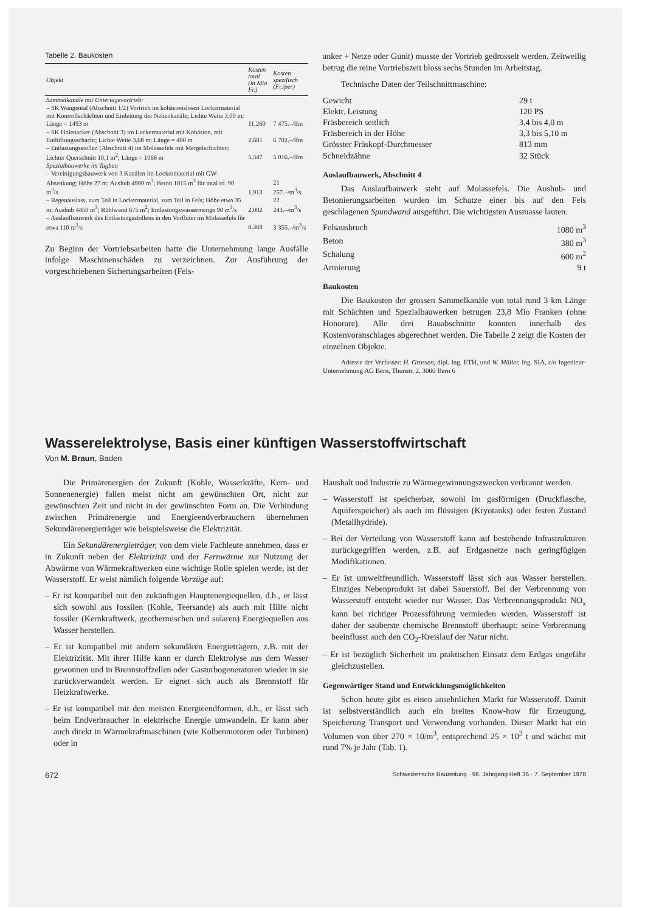Tabelle 2. Baukosten
| Objekt | Kosten total (in Mio Fr.) | Kosten spezifisch (Fr./per) |
| --- | --- | --- |
| Sammelkanäle mit Untertagevortrieb: | | |
| – SK Wangental (Abschnitt 1/2) Vortrieb im kohäsionslosen Lockermaterial mit Kontrollschächten und Einleitung der Nebenkanäle; Lichte Weite 3,00 m; Länge = 1493 m | 11,260 | 7 475.–/lfm |
| – SK Holenacker (Abschnitt 3) im Lockermaterial mit Kohäsion, mit Entlüftungsschacht; Lichte Weite 3,68 m; Länge = 400 m | 2,681 | 6 702.–/lfm |
| – Entlastungsstollen (Abschnitt 4) im Molassefels mit Mergelschichten; Lichter Querschnitt 10,1 m<sup>2</sup>; Länge = 1066 m | 5,347 | 5 016.–/lfm |
| Spezialbauwerke im Tagbau | | |
| – Vereinigungsbauwerk von 3 Kanälen im Lockermaterial mit GW-Absenkung; Höhe 27 m; Aushub 4900 m<sup>3</sup>; Beton 1015 m<sup>3</sup> für total rd. 90 m<sup>3</sup>/s | 1,913 | 21 257.–/m<sup>3</sup>/s |
| – Regenauslass, zum Teil in Lockermaterial, zum Teil in Fels; Höhe etwa 35 m; Aushub 4450 m<sup>3</sup>; Rühlwand 675 m<sup>2</sup>; Entlastungswassermenge 90 m<sup>3</sup>/s | 2,002 | 22 243.–/m<sup>3</sup>/s |
| – Auslaufbauwerk des Entlastungsstollens in den Vorfluter im Molassefels für etwa 110 m<sup>3</sup>/s | 0,369 | 3 355.–/m<sup>3</sup>/s |
Zu Beginn der Vortriebsarbeiten hatte die Unternehmung lange Ausfälle infolge Maschinenschäden zu verzeichnen. Zur Ausführung der vorgeschriebenen Sicherungsarbeiten (Fels-
anker + Netze oder Gunit) musste der Vortrieb gedrosselt werden. Zeitweilig betrug die reine Vortriebszeit bloss sechs Stunden im Arbeitstag.
Technische Daten der Teilschnittmaschine:
Gewicht 29 t
Elektr. Leistung 120 PS
Fräsbereich seitlich 3,4 bis 4,0 m
Fräsbereich in der Höhe 3,3 bis 5,10 m
Grösster Fräskopf-Durchmesser 813 mm
Schneidzähne 32 Stück
Auslaufbauwerk, Abschnitt 4
Das Auslaufbauwerk steht auf Molassefels. Die Aushub- und Betonierungsarbeiten wurden im Schutze einer bis auf den Fels geschlagenen Spundwand ausgeführt. Die wichtigsten Ausmasse lauten:
Felsausbruch 1080 m<sup>3</sup>
Beton 380 m<sup>3</sup>
Schalung 600 m<sup>2</sup>
Armierung 9 t
Baukosten
Die Baukosten der grossen Sammelkanäle von total rund 3 km Länge mit Schächten und Spezialbauwerken betrugen 23,8 Mio Franken (ohne Honorare). Alle drei Bauabschnitte konnten innerhalb des Kostenvoranschlages abgerechnet werden. Die Tabelle 2 zeigt die Kosten der einzelnen Objekte.
Adresse der Verfasser: H. Grossen, dipl. Ing. ETH, und W. Müller, Ing. SIA, c/o Ingenieur-Unternehmung AG Bern, Thunstr. 2, 3000 Bern 6
Wasserelektrolyse, Basis einer künftigen Wasserstoffwirtschaft
Von M. Braun, Baden
Die Primärenergien der Zukunft (Kohle, Wasserkräfte, Kern- und Sonnenenergie) fallen meist nicht am gewünschten Ort, nicht zur gewünschten Zeit und nicht in der gewünschten Form an. Die Verbindung zwischen Primärenergie und Energieendverbrauchern übernehmen Sekundärenergieträger wie beispielsweise die Elektrizität.
Ein Sekundärenergieträger, von dem viele Fachleute annehmen, dass er in Zukunft neben der Elektrizität und der Fernwärme zur Nutzung der Abwärme von Wärmekraftwerken eine wichtige Rolle spielen werde, ist der Wasserstoff. Er weist nämlich folgende Vorzüge auf:
– Er ist kompatibel mit den zukünftigen Hauptenergiequellen, d.h., er lässt sich sowohl aus fossilen (Kohle, Teersande) als auch mit Hilfe nicht fossiler (Kernkraftwerk, geothermischen und solaren) Energiequellen aus Wasser herstellen.
– Er ist kompatibel mit andern sekundären Energieträgern, z.B. mit der Elektrizität. Mit ihrer Hilfe kann er durch Elektrolyse aus dem Wasser gewonnen und in Brennstoffzellen oder Gasturbogeneratoren wieder in sie zurückverwandelt werden. Er eignet sich auch als Brennstoff für Heizkraftwerke.
– Er ist kompatibel mit den meisten Energieendformen, d.h., er lässt sich beim Endverbraucher in elektrische Energie umwandeln. Er kann aber auch direkt in Wärmekraftmaschinen (wie Kolbenmotoren oder Turbinen) oder in
Haushalt und Industrie zu Wärmegewinnungszwecken verbrannt werden.
– Wasserstoff ist speicherbar, sowohl im gasförmigen (Druckflasche, Aquiferspeicher) als auch im flüssigen (Kryotanks) oder festen Zustand (Metallhydride).
– Bei der Verteilung von Wasserstoff kann auf bestehende Infrastrukturen zurückgegriffen werden, z.B. auf Erdgasnetze nach geringfügigen Modifikationen.
– Er ist umweltfreundlich. Wasserstoff lässt sich aus Wasser herstellen. Einziges Nebenprodukt ist dabei Sauerstoff. Bei der Verbrennung von Wasserstoff entsteht wieder nur Wasser. Das Verbrennungsprodukt NO<sub>x</sub> kann bei richtiger Prozessführung vermieden werden. Wasserstoff ist daher der sauberste chemische Brennstoff überhaupt; seine Verbrennung beeinflusst auch den CO<sub>2</sub>-Kreislauf der Natur nicht.
– Er ist bezüglich Sicherheit im praktischen Einsatz dem Erdgas ungefähr gleichzustellen.
Gegenwärtiger Stand und Entwicklungsmöglichkeiten
Schon heute gibt es einen ansehnlichen Markt für Wasserstoff. Damit ist selbstverständlich auch ein breites Know-how für Erzeugung, Speicherung Transport und Verwendung vorhanden. Dieser Markt hat ein Volumen von über 270 × 10/m<sup>3</sup>, entsprechend 25 × 10<sup>2</sup> t und wächst mit rund 7% je Jahr (Tab. 1).
672 Schweizerische Bauzeitung · 96. Jahrgang Heft 36 · 7. September 1978